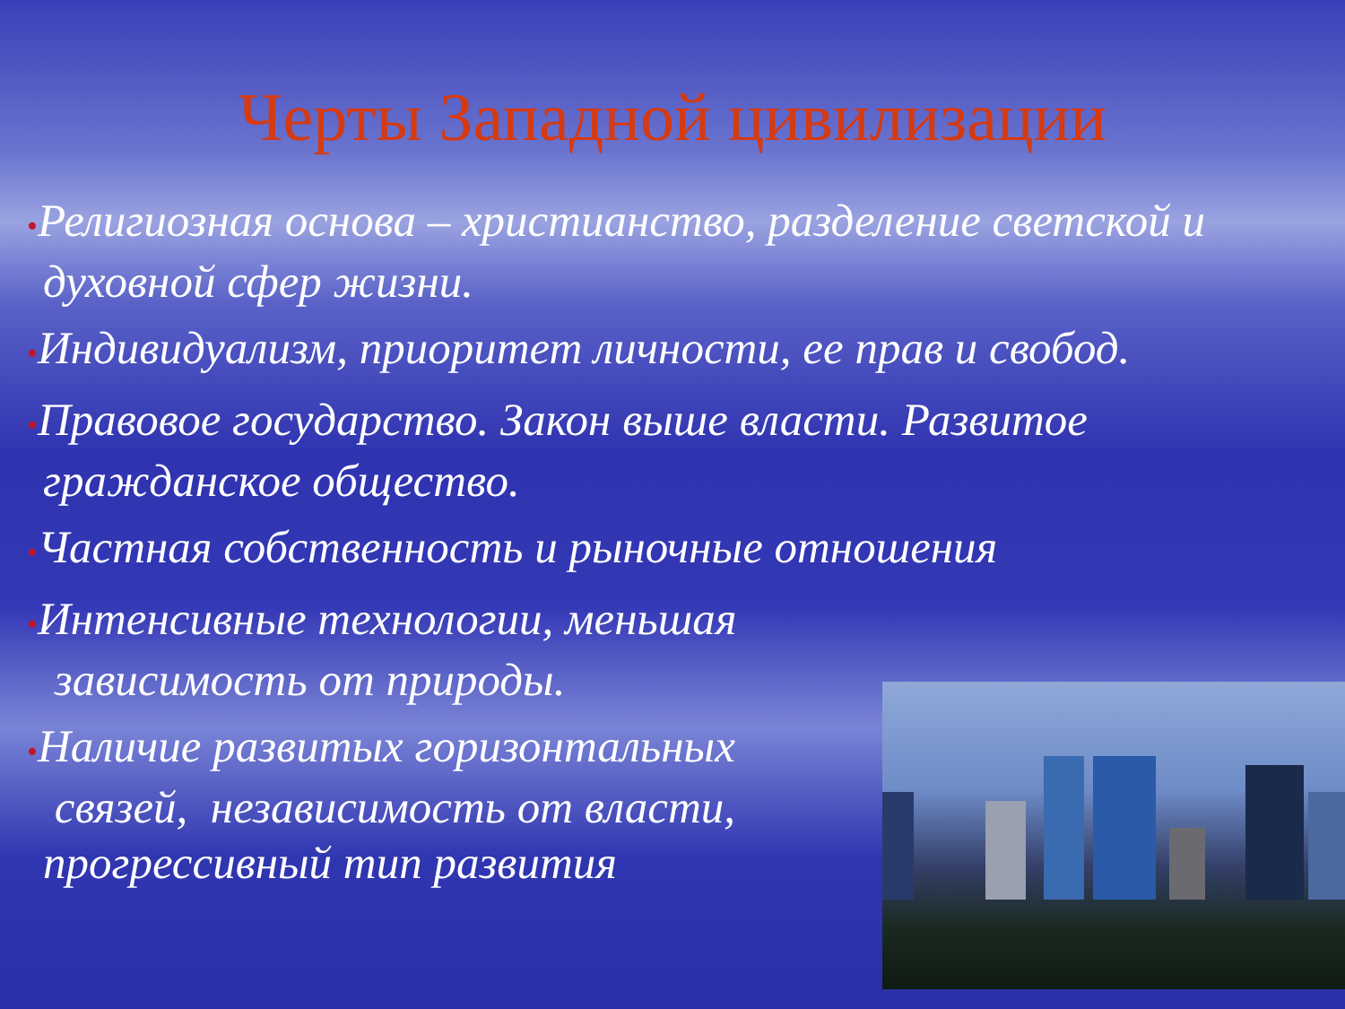Черты Западной цивилизации
•Религиозная основа – христианство, разделение светской и духовной сфер жизни.
•Индивидуализм, приоритет личности, ее прав и свобод.
•Правовое государство. Закон выше власти. Развитое гражданское общество.
•Частная собственность и рыночные отношения
•Интенсивные технологии, меньшая
зависимость от природы.
•Наличие развитых горизонтальных
связей, независимость от власти,
прогрессивный тип развития